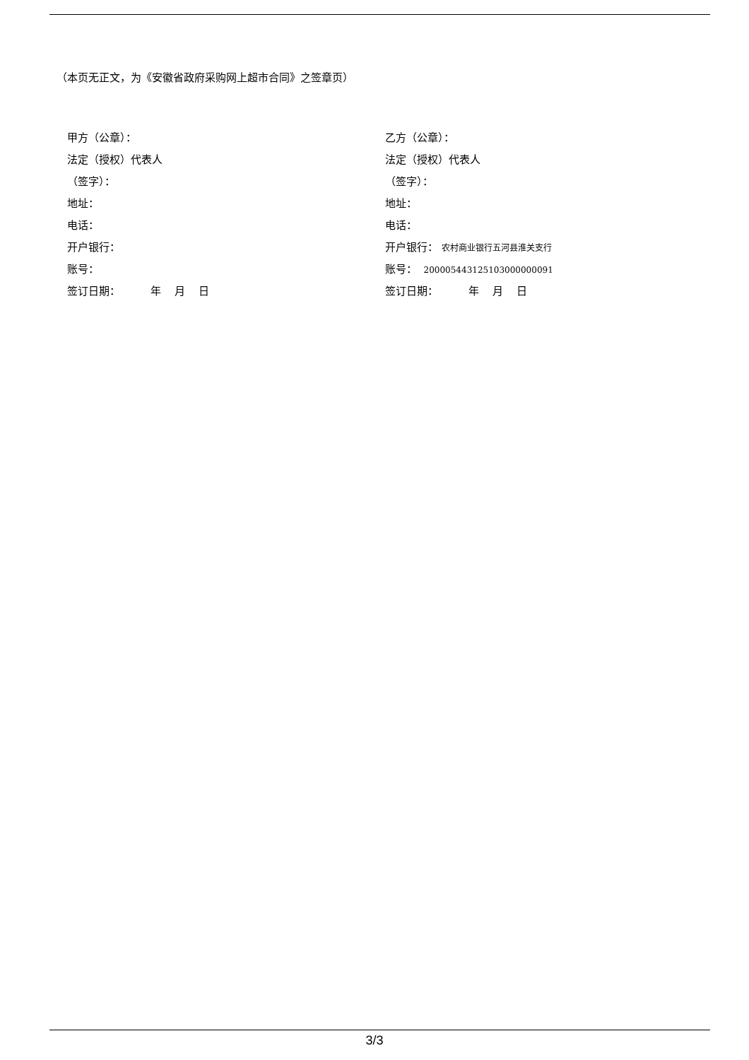（本页无正文，为《安徽省政府采购网上超市合同》之签章页）
甲方（公章）：
法定（授权）代表人
（签字）：
地址：
电话：
开户银行：
账号：
签订日期： 年 月 日
乙方（公章）：
法定（授权）代表人
（签字）：
地址：
电话：
开户银行： 农村商业银行五河县淮关支行
账号： 200005443125103000000091
签订日期： 年 月 日
3/3